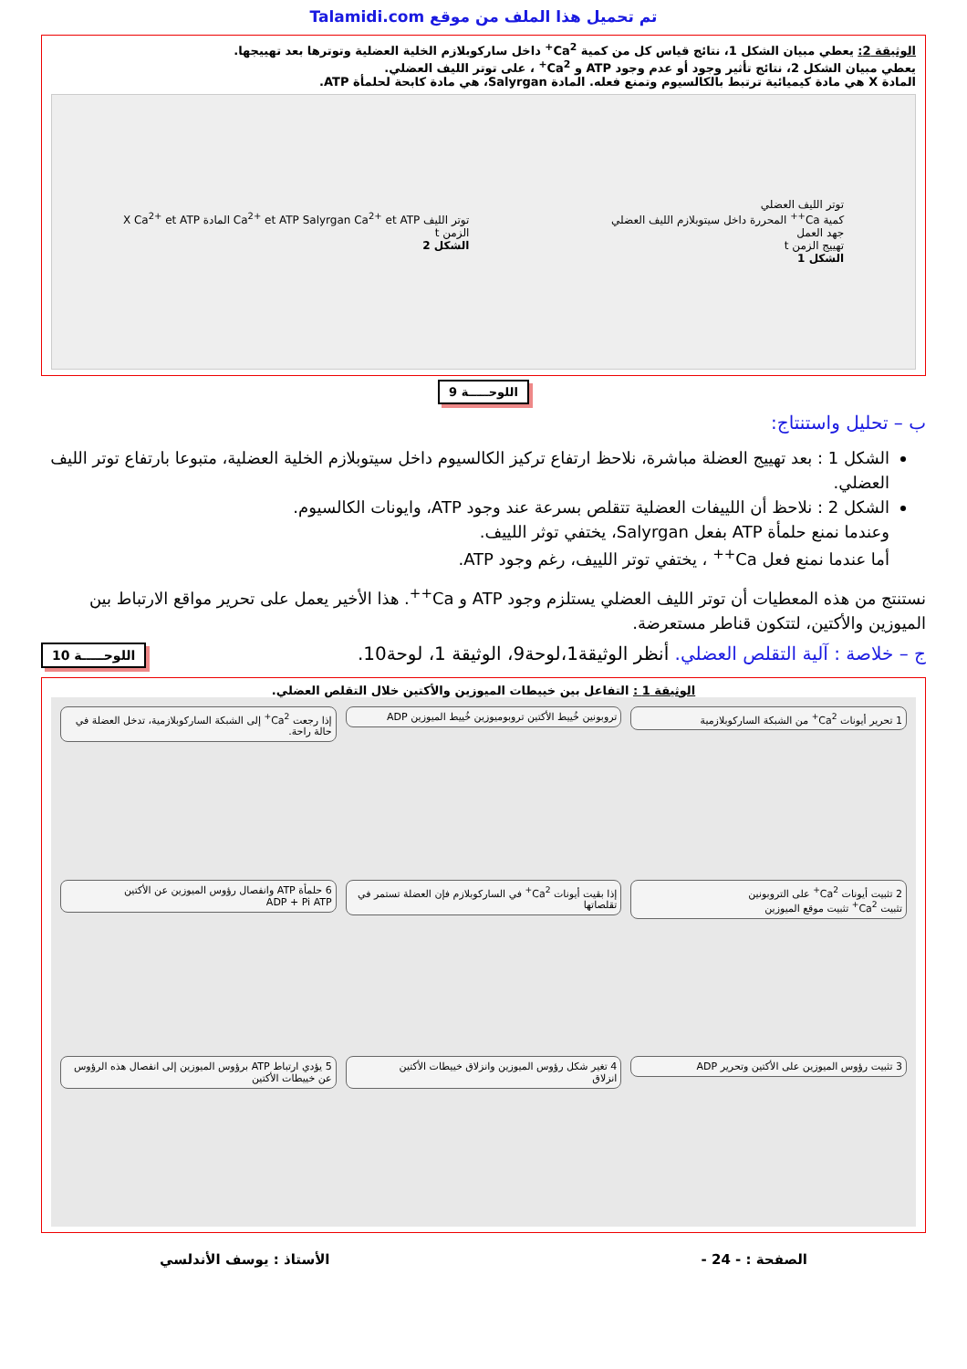تم تحميل هذا الملف من موقع Talamidi.com
الوثيقة 2: يعطي مبيان الشكل 1، نتائج قياس كل من كمية Ca<sup>2+</sup> داخل ساركوبلازم الخلية العضلية وتوترها بعد تهييجها.
يعطي مبيان الشكل 2، نتائج تأثير وجود أو عدم وجود ATP و Ca<sup>2+</sup> ، على توتر الليف العضلي.
المادة X هي مادة كيميائية ترتبط بالكالسيوم وتمنع فعله. المادة Salyrgan، هي مادة كابحة لحلمأة ATP.
توتر الليف العضلي
كمية Ca<sup>++</sup> المحررة داخل سيتوبلازم الليف العضلي
جهد العمل
تهييج الزمن t
الشكل 1
توتر الليف Ca<sup>2+</sup> et ATP Salyrgan Ca<sup>2+</sup> et ATP المادة X Ca<sup>2+</sup> et ATP
الزمن t
الشكل 2
اللوحـــــة 9
ب – تحليل واستنتاج:
الشكل 1 : بعد تهييج العضلة مباشرة، نلاحظ ارتفاع تركيز الكالسيوم داخل سيتوبلازم الخلية العضلية، متبوعا بارتفاع توتر الليف العضلي.
الشكل 2 : نلاحظ أن اللييفات العضلية تتقلص بسرعة عند وجود ATP، وايونات الكالسيوم.
وعندما نمنع حلمأة ATP بفعل Salyrgan، يختفي توثر اللييف.
أما عندما نمنع فعل Ca<sup>++</sup> ، يختفي توتر اللييف، رغم وجود ATP.
نستنتج من هذه المعطيات أن توتر الليف العضلي يستلزم وجود ATP و Ca<sup>++</sup>. هذا الأخير يعمل على تحرير مواقع الارتباط بين الميوزين والأكتين، لتتكون قناطر مستعرضة.
ج – خلاصة : آلية التقلص العضلي. أنظر الوثيقة1،لوحة9، الوثيقة 1، لوحة10. اللوحـــــة 10
الوثيقة 1 : التفاعل بين خييطات الميوزين والأكتين خلال التقلص العضلي.
1 تحرير أيونات Ca<sup>2+</sup> من الشبكة الساركوبلازمية
تروبونين خُييط الأكتين تروبوميوزين خُييط الميوزين ADP
إذا رجعت Ca<sup>2+</sup> إلى الشبكة الساركوبلازمية، تدخل العضلة في حالة راحة.
2 تثبيت أيونات Ca<sup>2+</sup> على التروبونين
تثبيت Ca<sup>2+</sup> تثبيت موقع الميوزين
إذا بقيت أيونات Ca<sup>2+</sup> في الساركوبلازم فإن العضلة تستمر في تقلصاتها
6 حلمأة ATP وانفصال رؤوس الميوزين عن الأكتين
ADP + Pi ATP
3 تثبيت رؤوس الميوزين على الأكتين وتحرير ADP
4 تغير شكل رؤوس الميوزين وانزلاق خييطات الأكتين
انزلاق
5 يؤدي ارتباط ATP برؤوس الميوزين إلى انفصال هذه الرؤوس عن خييطات الأكتين
الصفحة : - 24 - الأستاذ : يوسف الأندلسي